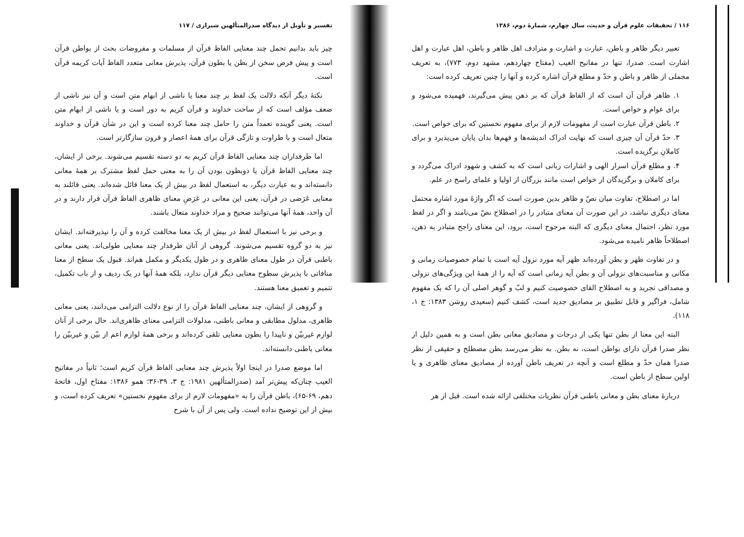۱۱۶ / تحقیقات علوم قرآن و حدیث، سال چهارم، شمارهٔ دوم، ۱۳۸۶
تعبیر دیگر ظاهر و باطن، عبارت و اشارت و مترادف اهل ظاهر و باطن، اهل عبارت و اهل اشارت است. صدرا، تنها در مفاتیح الغیب (مفتاح چهاردهم، مشهد دوم، ۷۷۳)، به تعریف مجملی از ظاهر و باطن و حدّ و مطلع قرآن اشاره کرده و آنها را چنین تعریف کرده است:
۱. ظاهر قرآن آن است که از الفاظ قرآن که بر ذهن پیش می‌گیرند، فهمیده می‌شود و برای عوام و خواص است.
۲. باطن قرآن عبارت است از مفهومات لازم از برای مفهوم نخستین که برای خواص است.
۳. حدّ قرآن آن چیزی است که نهایت ادراک اندیشه‌ها و فهم‌ها بدان پایان می‌پذیرد و برای کاملانِ برگزیده است.
۴. و مطلع قرآن اسرار الهی و اشارات ربانی است که به کشف و شهود ادراک می‌گردد و برای کاملان و برگزیدگان از خواص است مانند بزرگان از اولیا و علمای راسخ در علم.
اما در اصطلاح، تفاوت میان نصّ و ظاهر بدین صورت است که اگر واژهٔ مورد اشاره محتمل معنای دیگری نباشد، در این صورت آن معنای متبادر را در اصطلاح نصّ می‌نامند و اگر در لفظ مورد نظر، احتمال معنای دیگری که البته مرجوح است، برود، این معنای راجح متبادر به ذهن، اصطلاحاً ظاهر نامیده می‌شود.
و در تفاوت ظهر و بطن آورده‌اند ظهر آیه مورد نزول آیه است با تمام خصوصیات زمانی و مکانی و مناسبت‌های نزولی آن و بطن آیه زمانی است که آیه را از همهٔ این ویژگی‌های نزولی و مصداقی تجرید و به اصطلاح القای خصوصیت کنیم و لبّ و گوهر اصلی آن را که یک مفهوم شامل، فراگیر و قابل تطبیق بر مصادیق جدید است، کشف کنیم (سعیدی روشن ۱۳۸۳: ج ۱، ۱۱۸).
البته این معنا از بطن تنها یکی از درجات و مصادیق معانی بطن است و به همین دلیل از نظر صدرا قرآن دارای بواطن است، نه بطن. به نظر می‌رسد بطن مصطلح و حقیقی از نظر صدرا همان حدّ و مطلع است و آنچه در تعریف باطن آورده از مصادیق معنای ظاهری و یا اولین سطح از باطن است.
دربارهٔ معنای بطن و معانی باطنی قرآن نظریات مختلفی ارائه شده است. قبل از هر
تفسیر و تأویل از دیدگاه صدرالمتألهین شیرازی / ۱۱۷
چیز باید بدانیم تحمل چند معنایی الفاظ قرآن از مسلمات و مفروضات بحث از بواطن قرآن است و پیش فرض سخن از بطن یا بطون قرآن، پذیرش معانی متعدد الفاظ آیات کریمه قرآن است.
نکتهٔ دیگر آنکه دلالت یک لفظ بر چند معنا یا ناشی از ابهام متن است و آن نیز ناشی از ضعف مؤلف است که از ساحت خداوند و قرآن کریم به دور است و یا ناشی از ابهام متن است. یعنی گوینده تعمداً متن را حامل چند معنا کرده است و این در شأن قرآن و خداوند متعال است و با طراوت و تازگی قرآن برای همهٔ اعصار و قرون سازگارتر است.
اما طرفداران چند معنایی الفاظ قرآن کریم به دو دسته تقسیم می‌شوند. برخی از ایشان، چند معنایی الفاظ قرآن یا ذوبطون بودن آن را به معنی حمل لفظ مشترک بر همهٔ معانی دانسته‌اند و به عبارت دیگر، به استعمال لفظ در بیش از یک معنا قائل شده‌اند. یعنی قائلند به معنایی عَرَضی در قرآن، یعنی این معانی در عَرَضِ معنای ظاهری الفاظ قرآن قرار دارند و در آن واحد، همهٔ آنها می‌توانند صحیح و مراد خداوند متعال باشند.
و برخی نیز با استعمال لفظ در بیش از یک معنا مخالفت کرده و آن را نپذیرفته‌اند. ایشان نیز به دو گروه تقسیم می‌شوند. گروهی از آنان طرفدار چند معنایی طولی‌اند. یعنی معانی باطنی قرآن در طول معنای ظاهری و در طول یکدیگر و مکمل هم‌اند. قبول یک سطح از معنا منافاتی با پذیرش سطوح معنایی دیگر قرآن ندارد، بلکه همهٔ آنها در یک ردیف و از باب تکمیل، تتمیم و تعمیق معنا هستند.
و گروهی از ایشان، چند معنایی الفاظ قرآن را از نوع دلالت التزامی می‌دانند، یعنی معانی ظاهری، مدلول مطابقی و معانی باطنی، مدلولات التزامی معنای ظاهری‌اند. حال برخی از آنان لوازم غیربیّن و ناپیدا را بطون معنایی تلقی کرده‌اند و برخی همهٔ لوازم اعم از بیّن و غیربیّن را معانی باطنی دانسته‌اند.
اما موضع صدرا در اینجا اولاً پذیرش چند معنایی الفاظ قرآن کریم است؛ ثانیاً در مفاتیح الغیب چنان‌که پیش‌تر آمد (صدرالمتألهین ۱۹۸۱: ج ۳، ۳۹-۳۶؛ همو ۱۳۸۶: مفتاح اول، فاتحهٔ دهم، ۶۹-۶۵)، باطن قرآن را به «مفهومات لازم از برای مفهوم نخستین» تعریف کرده است، و بیش از این توضیح نداده است. ولی پس از آن با شرح